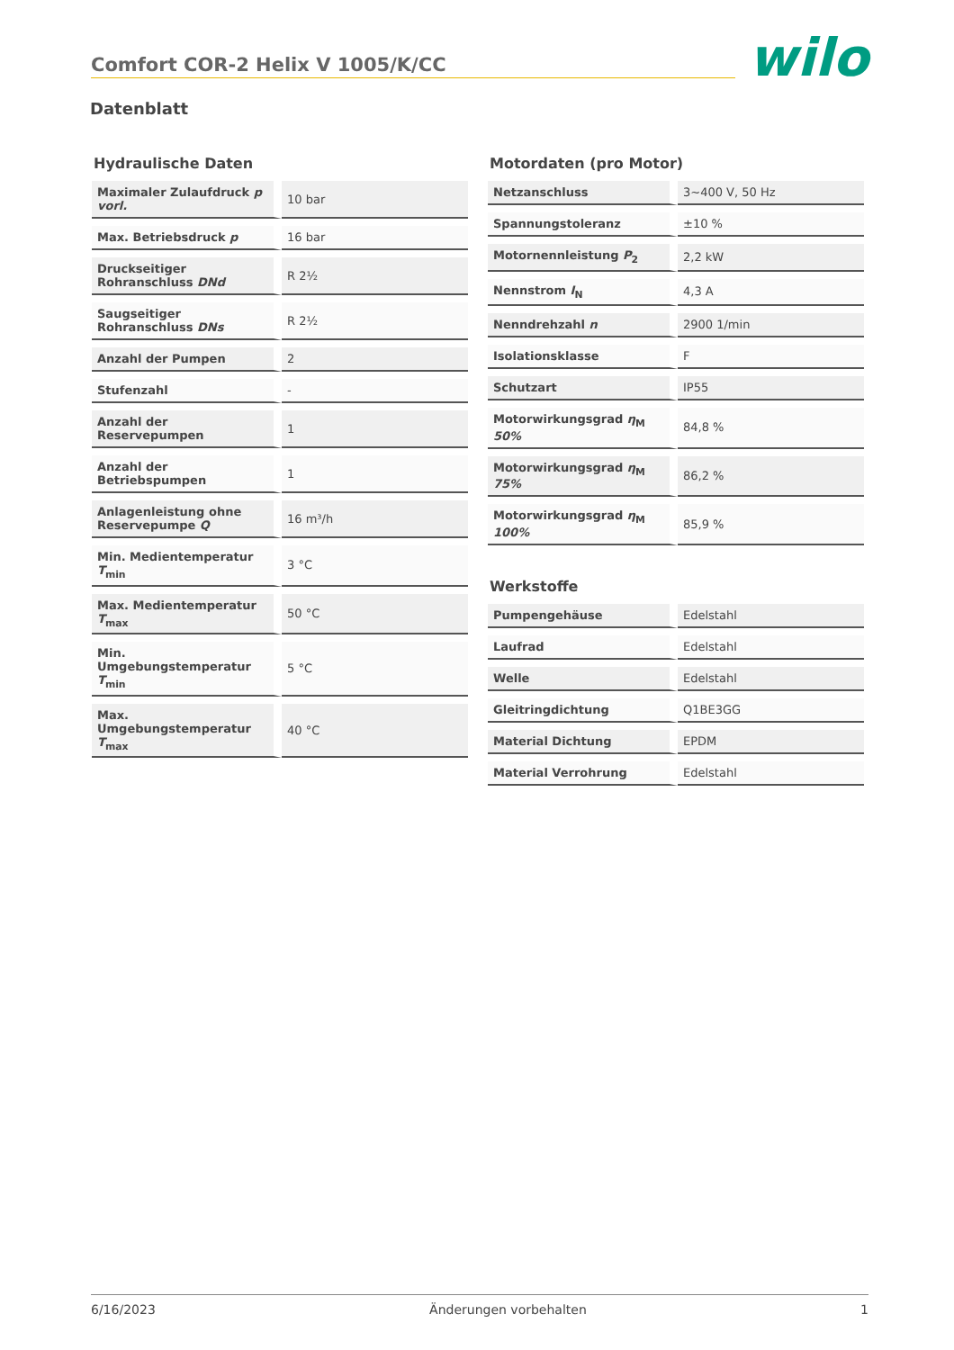Comfort COR-2 Helix V 1005/K/CC
wilo
Datenblatt
Hydraulische Daten
| Maximaler Zulaufdruck p vorl. | 10 bar |
| Max. Betriebsdruck p | 16 bar |
| Druckseitiger Rohranschluss DNd | R 2½ |
| Saugseitiger Rohranschluss DNs | R 2½ |
| Anzahl der Pumpen | 2 |
| Stufenzahl | - |
| Anzahl der Reservepumpen | 1 |
| Anzahl der Betriebspumpen | 1 |
| Anlagenleistung ohne Reservepumpe Q | 16 m³/h |
| Min. Medientemperatur T<sub>min</sub> | 3 °C |
| Max. Medientemperatur T<sub>max</sub> | 50 °C |
| Min. Umgebungstemperatur T<sub>min</sub> | 5 °C |
| Max. Umgebungstemperatur T<sub>max</sub> | 40 °C |
Motordaten (pro Motor)
| Netzanschluss | 3~400 V, 50 Hz |
| Spannungstoleranz | ±10 % |
| Motornennleistung P<sub>2</sub> | 2,2 kW |
| Nennstrom I<sub>N</sub> | 4,3 A |
| Nenndrehzahl n | 2900 1/min |
| Isolationsklasse | F |
| Schutzart | IP55 |
| Motorwirkungsgrad η<sub>M</sub> 50% | 84,8 % |
| Motorwirkungsgrad η<sub>M</sub> 75% | 86,2 % |
| Motorwirkungsgrad η<sub>M</sub> 100% | 85,9 % |
Werkstoffe
| Pumpengehäuse | Edelstahl |
| Laufrad | Edelstahl |
| Welle | Edelstahl |
| Gleitringdichtung | Q1BE3GG |
| Material Dichtung | EPDM |
| Material Verrohrung | Edelstahl |
6/16/2023 Änderungen vorbehalten 1